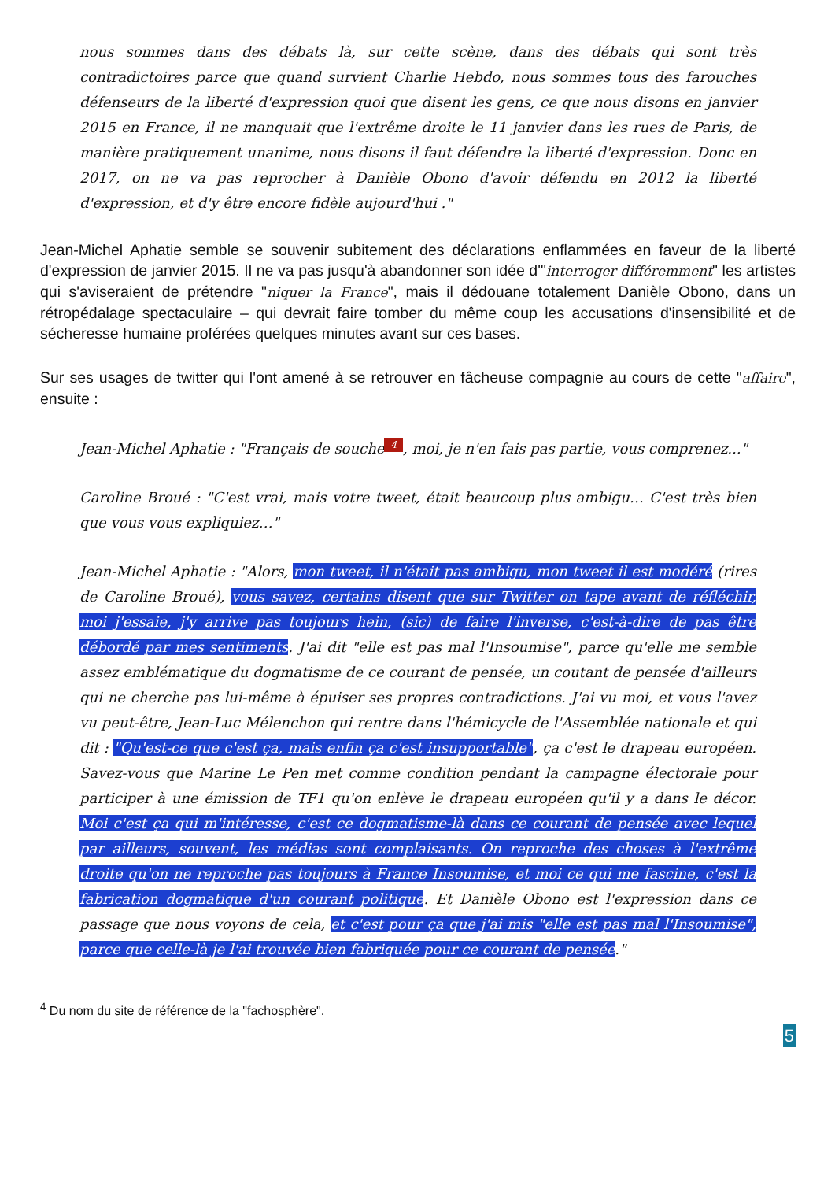nous sommes dans des débats là, sur cette scène, dans des débats qui sont très contradictoires parce que quand survient Charlie Hebdo, nous sommes tous des farouches défenseurs de la liberté d'expression quoi que disent les gens, ce que nous disons en janvier 2015 en France, il ne manquait que l'extrême droite le 11 janvier dans les rues de Paris, de manière pratiquement unanime, nous disons il faut défendre la liberté d'expression. Donc en 2017, on ne va pas reprocher à Danièle Obono d'avoir défendu en 2012 la liberté d'expression, et d'y être encore fidèle aujourd'hui ."
Jean-Michel Aphatie semble se souvenir subitement des déclarations enflammées en faveur de la liberté d'expression de janvier 2015. Il ne va pas jusqu'à abandonner son idée d'"interroger différemment" les artistes qui s'aviseraient de prétendre "niquer la France", mais il dédouane totalement Danièle Obono, dans un rétropédalage spectaculaire – qui devrait faire tomber du même coup les accusations d'insensibilité et de sécheresse humaine proférées quelques minutes avant sur ces bases.
Sur ses usages de twitter qui l'ont amené à se retrouver en fâcheuse compagnie au cours de cette "affaire", ensuite :
Jean-Michel Aphatie : "Français de souche 4, moi, je n'en fais pas partie, vous comprenez..."
Caroline Broué : "C'est vrai, mais votre tweet, était beaucoup plus ambigu… C'est très bien que vous vous expliquiez…"
Jean-Michel Aphatie : "Alors, mon tweet, il n'était pas ambigu, mon tweet il est modéré (rires de Caroline Broué), vous savez, certains disent que sur Twitter on tape avant de réfléchir, moi j'essaie, j'y arrive pas toujours hein, (sic) de faire l'inverse, c'est-à-dire de pas être débordé par mes sentiments. J'ai dit "elle est pas mal l'Insoumise", parce qu'elle me semble assez emblématique du dogmatisme de ce courant de pensée, un coutant de pensée d'ailleurs qui ne cherche pas lui-même à épuiser ses propres contradictions. J'ai vu moi, et vous l'avez vu peut-être, Jean-Luc Mélenchon qui rentre dans l'hémicycle de l'Assemblée nationale et qui dit : "Qu'est-ce que c'est ça, mais enfin ça c'est insupportable", ça c'est le drapeau européen. Savez-vous que Marine Le Pen met comme condition pendant la campagne électorale pour participer à une émission de TF1 qu'on enlève le drapeau européen qu'il y a dans le décor. Moi c'est ça qui m'intéresse, c'est ce dogmatisme-là dans ce courant de pensée avec lequel par ailleurs, souvent, les médias sont complaisants. On reproche des choses à l'extrême droite qu'on ne reproche pas toujours à France Insoumise, et moi ce qui me fascine, c'est la fabrication dogmatique d'un courant politique. Et Danièle Obono est l'expression dans ce passage que nous voyons de cela, et c'est pour ça que j'ai mis "elle est pas mal l'Insoumise", parce que celle-là je l'ai trouvée bien fabriquée pour ce courant de pensée."
<sup>4</sup> Du nom du site de référence de la "fachosphère".
5